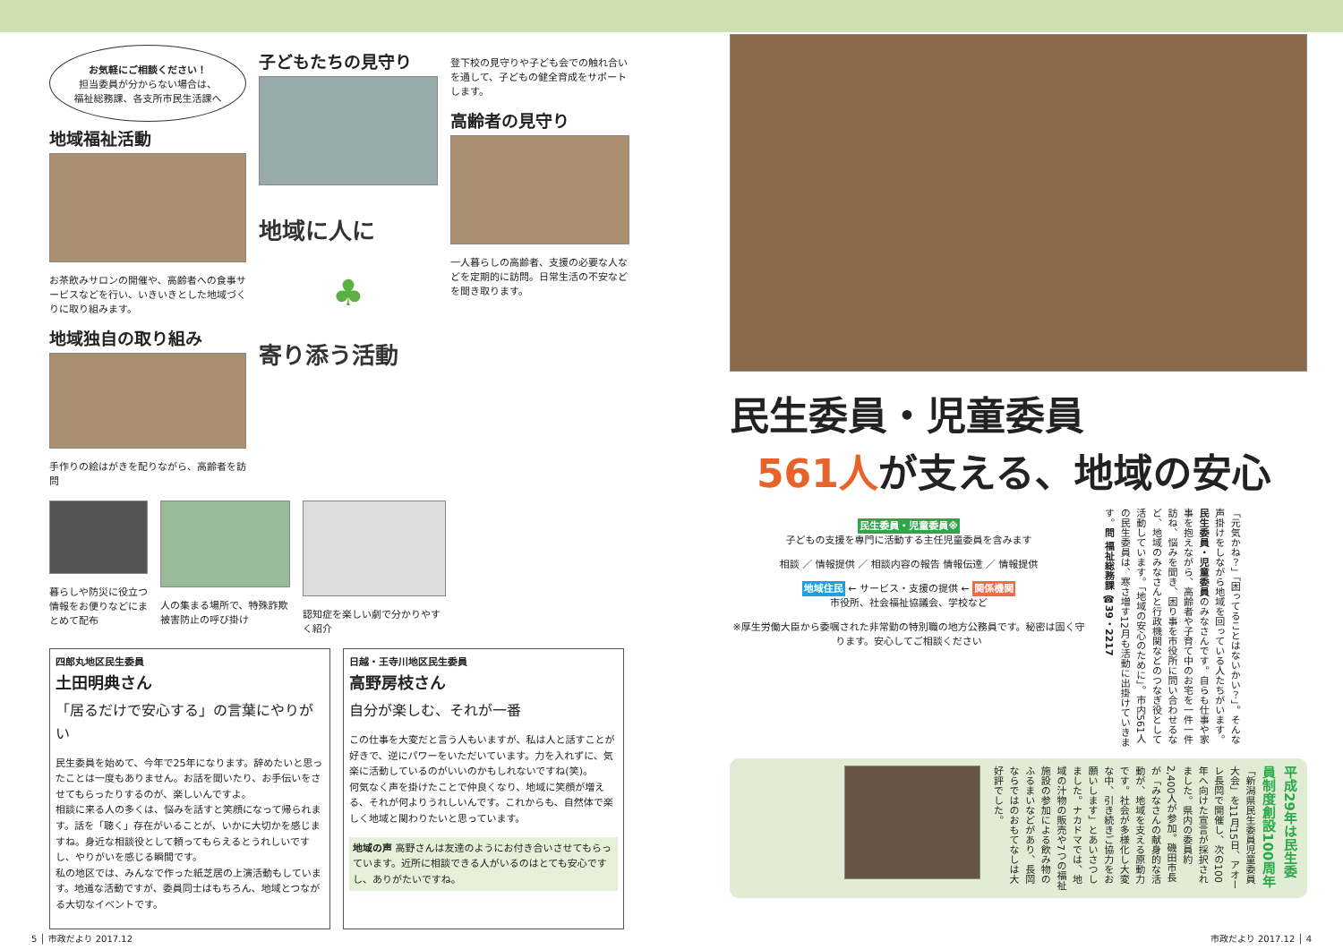お気軽にご相談ください！
担当委員が分からない場合は、
福祉総務課、各支所市民生活課へ
地域福祉活動
お茶飲みサロンの開催や、高齢者への食事サービスなどを行い、いきいきとした地域づくりに取り組みます。
地域独自の取り組み
手作りの絵はがきを配りながら、高齢者を訪問
子どもたちの見守り
地域に人に
♣
寄り添う活動
登下校の見守りや子ども会での触れ合いを通して、子どもの健全育成をサポートします。
高齢者の見守り
一人暮らしの高齢者、支援の必要な人などを定期的に訪問。日常生活の不安などを聞き取ります。
暮らしや防災に役立つ情報をお便りなどにまとめて配布
人の集まる場所で、特殊詐欺被害防止の呼び掛け
認知症を楽しい劇で分かりやすく紹介
四郎丸地区民生委員
土田明典さん
「居るだけで安心する」の言葉にやりがい
民生委員を始めて、今年で25年になります。辞めたいと思ったことは一度もありません。お話を聞いたり、お手伝いをさせてもらったりするのが、楽しいんですよ。
相談に来る人の多くは、悩みを話すと笑顔になって帰られます。話を「聴く」存在がいることが、いかに大切かを感じますね。身近な相談役として頼ってもらえるとうれしいですし、やりがいを感じる瞬間です。
私の地区では、みんなで作った紙芝居の上演活動もしています。地道な活動ですが、委員同士はもちろん、地域とつながる大切なイベントです。
日越・王寺川地区民生委員
高野房枝さん
自分が楽しむ、それが一番
この仕事を大変だと言う人もいますが、私は人と話すことが好きで、逆にパワーをいただいています。力を入れずに、気楽に活動しているのがいいのかもしれないですね(笑)。
何気なく声を掛けたことで仲良くなり、地域に笑顔が増える、それが何よりうれしいんです。これからも、自然体で楽しく地域と関わりたいと思っています。
地域の声 高野さんは友達のようにお付き合いさせてもらっています。近所に相談できる人がいるのはとても安心ですし、ありがたいですね。
民生委員・児童委員
561人が支える、地域の安心
民生委員・児童委員※
子どもの支援を専門に活動する主任児童委員を含みます
相談 ／ 情報提供 ／ 相談内容の報告 情報伝達 ／ 情報提供
地域住民 ← サービス・支援の提供 ← 関係機関
市役所、社会福祉協議会、学校など
※厚生労働大臣から委嘱された非常勤の特別職の地方公務員です。秘密は固く守ります。安心してご相談ください
「元気かね？」「困ってることはないかい？」。そんな声掛けをしながら地域を回っている人たちがいます。民生委員・児童委員のみなさんです。自らも仕事や家事を抱えながら、高齢者や子育て中のお宅を一件一件訪ね、悩みを聞き、困り事を市役所に問い合わせるなど、地域のみなさんと行政機関などのつなぎ役として活動しています。「地域の安心のために」。市内561人の民生委員は、寒さ増す12月も活動に出掛けていきます。問 福祉総務課 ☎39・2217
平成29年は民生委員制度創設100周年「新潟県民生委員児童委員大会」を11月15日、アオーレ長岡で開催し、次の100年へ向けた宣言が採択されました。県内の委員約2,400人が参加。磯田市長が「みなさんの献身的な活動が、地域を支える原動力です。社会が多様化し大変な中、引き続きご協力をお願いします」とあいさつしました。ナカドマでは、地域の汁物の販売や7つの福祉施設の参加による飲み物のふるまいなどがあり、長岡ならではのおもてなしは大好評でした。
5 │ 市政だより 2017.12 市政だより 2017.12 │ 4